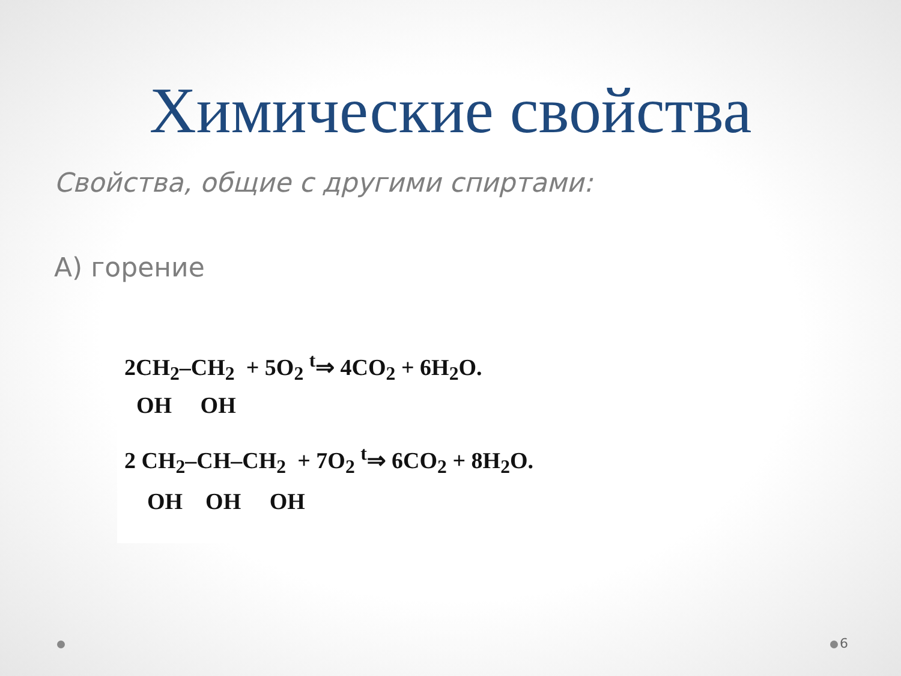Химические свойства
Свойства, общие с другими спиртами:
А) горение
2CH<sub>2</sub>–CH<sub>2</sub> + 5O<sub>2</sub> <sup>t</sup>⇒ 4CO<sub>2</sub> + 6H<sub>2</sub>O.
OH OH
2 CH<sub>2</sub>–CH–CH<sub>2</sub> + 7O<sub>2</sub> <sup>t</sup>⇒ 6CO<sub>2</sub> + 8H<sub>2</sub>O.
OH OH OH
6